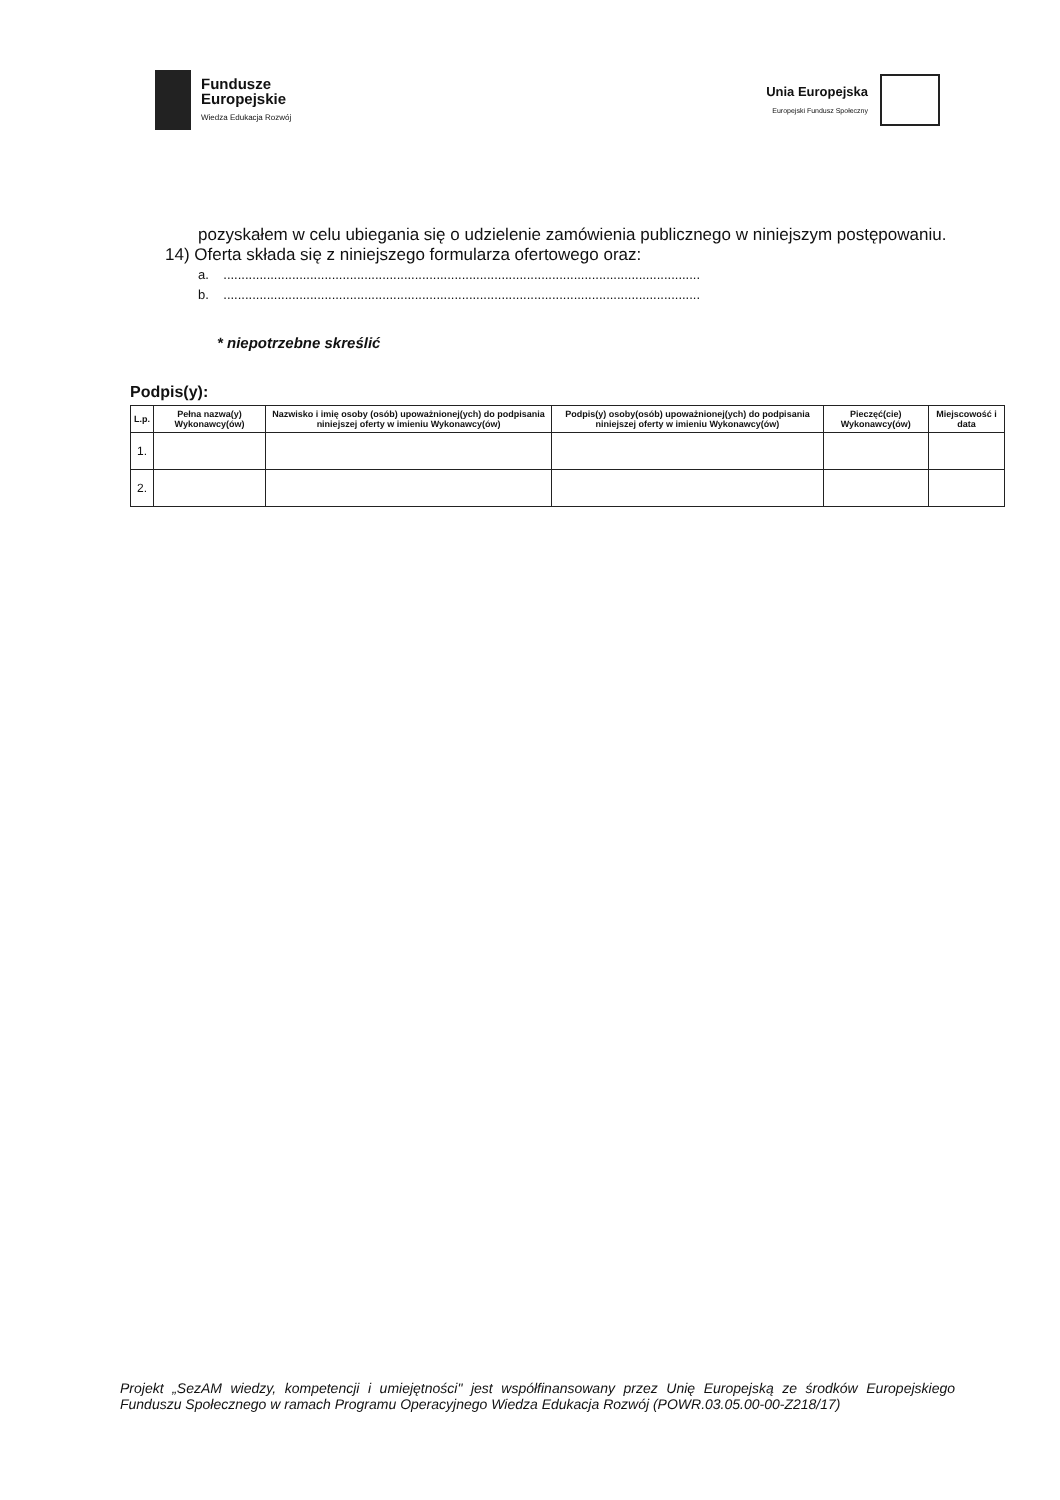Fundusze
Europejskie
Wiedza Edukacja Rozwój
Unia Europejska
Europejski Fundusz Społeczny
pozyskałem w celu ubiegania się o udzielenie zamówienia publicznego w niniejszym postępowaniu.
14) Oferta składa się z niniejszego formularza ofertowego oraz:
a. ....................................................................................................................................
b. ....................................................................................................................................
* niepotrzebne skreślić
Podpis(y):
| L.p. | Pełna nazwa(y) Wykonawcy(ów) | Nazwisko i imię osoby (osób) upoważnionej(ych) do podpisania niniejszej oferty w imieniu Wykonawcy(ów) | Podpis(y) osoby(osób) upoważnionej(ych) do podpisania niniejszej oferty w imieniu Wykonawcy(ów) | Pieczęć(cie) Wykonawcy(ów) | Miejscowość i data |
| --- | --- | --- | --- | --- | --- |
| 1. | | | | | |
| 2. | | | | | |
Projekt „SezAM wiedzy, kompetencji i umiejętności" jest współfinansowany przez Unię Europejską ze środków Europejskiego Funduszu Społecznego w ramach Programu Operacyjnego Wiedza Edukacja Rozwój (POWR.03.05.00-00-Z218/17)